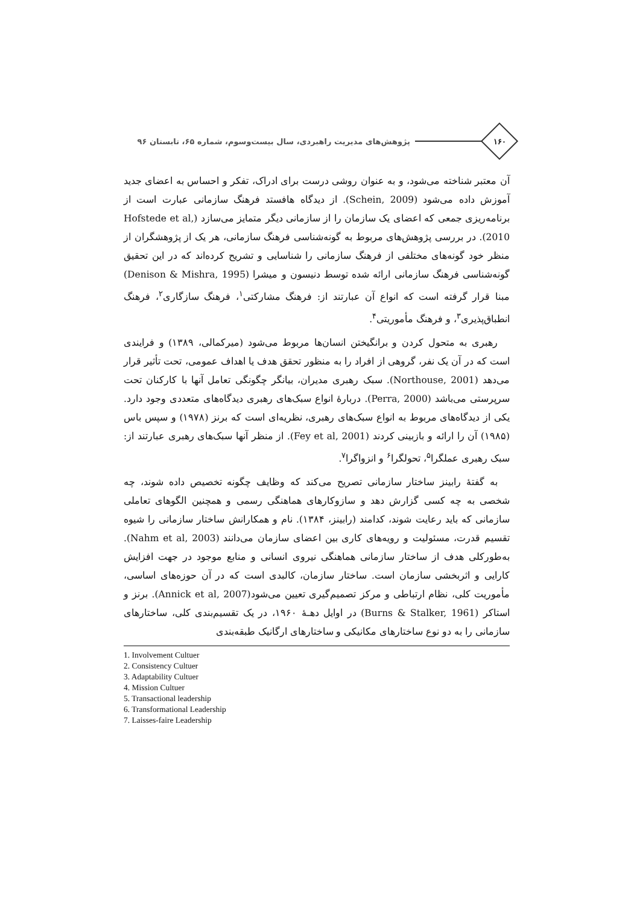۱۶۰
پژوهش‌های مدیریت راهبردی، سال بیست‌وسوم، شماره ۶۵، تابستان ۹۶
آن معتبر شناخته می‌شود، و به عنوان روشی درست برای ادراک، تفکر و احساس به اعضای جدید آموزش داده می‌شود (Schein, 2009). از دیدگاه هافستد فرهنگ سازمانی عبارت است از برنامه‌ریزی جمعی که اعضای یک سازمان را از سازمانی دیگر متمایز می‌سازد (Hofstede et al, 2010). در بررسی پژوهش‌های مربوط به گونه‌شناسی فرهنگ سازمانی، هر یک از پژوهشگران از منظر خود گونه‌های مختلفی از فرهنگ سازمانی را شناسایی و تشریح کرده‌اند که در این تحقیق گونه‌شناسی فرهنگ سازمانی ارائه شده توسط دنیسون و میشرا (Denison & Mishra, 1995) مبنا قرار گرفته است که انواع آن عبارتند از: فرهنگ مشارکتی<sup>۱</sup>، فرهنگ سازگاری<sup>۲</sup>، فرهنگ انطباق‌پذیری<sup>۳</sup>، و فرهنگ مأموریتی<sup>۴</sup>.
رهبری به متحول کردن و برانگیختن انسان‌ها مربوط می‌شود (میرکمالی، ۱۳۸۹) و فرایندی است که در آن یک نفر، گروهی از افراد را به منظور تحقق هدف یا اهداف عمومی، تحت تأثیر قرار می‌دهد (Northouse, 2001). سبک رهبری مدیران، بیانگر چگونگی تعامل آنها با کارکنان تحت سرپرستی می‌باشد (Perra, 2000). دربارهٔ انواع سبک‌های رهبری دیدگاه‌های متعددی وجود دارد. یکی از دیدگاه‌های مربوط به انواع سبک‌های رهبری، نظریه‌ای است که برنز (۱۹۷۸) و سپس باس (۱۹۸۵) آن را ارائه و بازبینی کردند (Fey et al, 2001). از منظر آنها سبک‌های رهبری عبارتند از: سبک رهبری عملگرا<sup>۵</sup>، تحولگرا<sup>۶</sup> و انزواگرا<sup>۷</sup>.
به گفتهٔ رابینز ساختار سازمانی تصریح می‌کند که وظایف چگونه تخصیص داده شوند، چه شخصی به چه کسی گزارش دهد و سازوکارهای هماهنگی رسمی و همچنین الگوهای تعاملی سازمانی که باید رعایت شوند، کدامند (رابینز، ۱۳۸۴). نام و همکارانش ساختار سازمانی را شیوه تقسیم قدرت، مسئولیت و رویه‌های کاری بین اعضای سازمان می‌دانند (Nahm et al, 2003). به‌طورکلی هدف از ساختار سازمانی هماهنگی نیروی انسانی و منابع موجود در جهت افزایش کارایی و اثربخشی سازمان است. ساختار سازمان، کالبدی است که در آن حوزه‌های اساسی، مأموریت کلی، نظام ارتباطی و مرکز تصمیم‌گیری تعیین می‌شود(Annick et al, 2007). برنز و استاکر (Burns & Stalker, 1961) در اوایل دهـهٔ ۱۹۶۰، در یک تقسیم‌بندی کلی، ساختارهای سازمانی را به دو نوع ساختارهای مکانیکی و ساختارهای ارگانیک طبقه‌بندی
1. Involvement Cultuer
2. Consistency Cultuer
3. Adaptability Cultuer
4. Mission Cultuer
5. Transactional leadership
6. Transformational Leadership
7. Laisses-faire Leadership